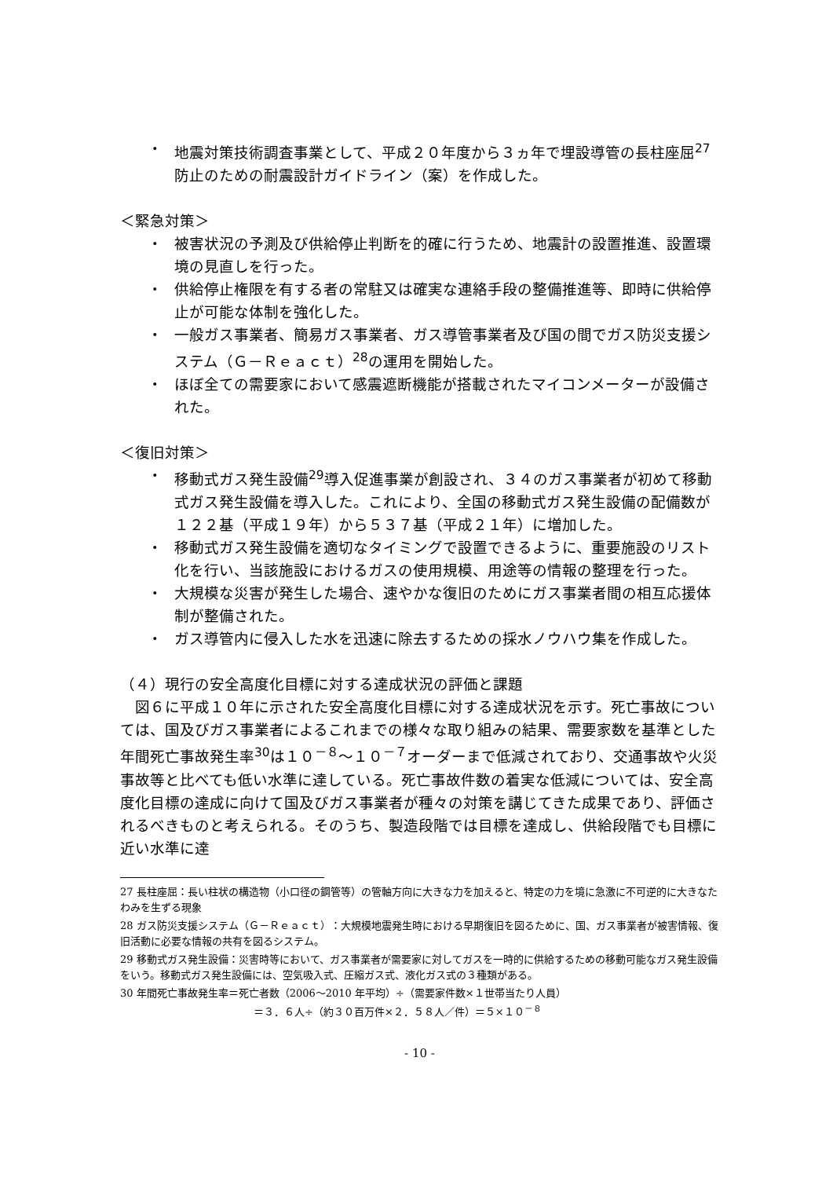・ 地震対策技術調査事業として、平成２０年度から３ヵ年で埋設導管の長柱座屈<sup>27</sup>防止のための耐震設計ガイドライン（案）を作成した。
＜緊急対策＞
・ 被害状況の予測及び供給停止判断を的確に行うため、地震計の設置推進、設置環境の見直しを行った。
・ 供給停止権限を有する者の常駐又は確実な連絡手段の整備推進等、即時に供給停止が可能な体制を強化した。
・ 一般ガス事業者、簡易ガス事業者、ガス導管事業者及び国の間でガス防災支援システム（Ｇ－Ｒｅａｃｔ）<sup>28</sup>の運用を開始した。
・ ほぼ全ての需要家において感震遮断機能が搭載されたマイコンメーターが設備された。
＜復旧対策＞
・ 移動式ガス発生設備<sup>29</sup>導入促進事業が創設され、３４のガス事業者が初めて移動式ガス発生設備を導入した。これにより、全国の移動式ガス発生設備の配備数が１２２基（平成１９年）から５３７基（平成２１年）に増加した。
・ 移動式ガス発生設備を適切なタイミングで設置できるように、重要施設のリスト化を行い、当該施設におけるガスの使用規模、用途等の情報の整理を行った。
・ 大規模な災害が発生した場合、速やかな復旧のためにガス事業者間の相互応援体制が整備された。
・ ガス導管内に侵入した水を迅速に除去するための採水ノウハウ集を作成した。
（４）現行の安全高度化目標に対する達成状況の評価と課題
図６に平成１０年に示された安全高度化目標に対する達成状況を示す。死亡事故については、国及びガス事業者によるこれまでの様々な取り組みの結果、需要家数を基準とした年間死亡事故発生率<sup>30</sup>は１０<sup>－８</sup>～１０<sup>－７</sup>オーダーまで低減されており、交通事故や火災事故等と比べても低い水準に達している。死亡事故件数の着実な低減については、安全高度化目標の達成に向けて国及びガス事業者が種々の対策を講じてきた成果であり、評価されるべきものと考えられる。そのうち、製造段階では目標を達成し、供給段階でも目標に近い水準に達
27 長柱座屈：長い柱状の構造物（小口径の鋼管等）の管軸方向に大きな力を加えると、特定の力を境に急激に不可逆的に大きなたわみを生ずる現象
28 ガス防災支援システム（Ｇ－Ｒｅａｃｔ）：大規模地震発生時における早期復旧を図るために、国、ガス事業者が被害情報、復旧活動に必要な情報の共有を図るシステム。
29 移動式ガス発生設備：災害時等において、ガス事業者が需要家に対してガスを一時的に供給するための移動可能なガス発生設備をいう。移動式ガス発生設備には、空気吸入式、圧縮ガス式、液化ガス式の３種類がある。
30 年間死亡事故発生率＝死亡者数（2006～2010 年平均）÷（需要家件数×１世帯当たり人員）
＝３．６人÷（約３０百万件×２．５８人／件）＝５×１０<sup>－８</sup>
- 10 -